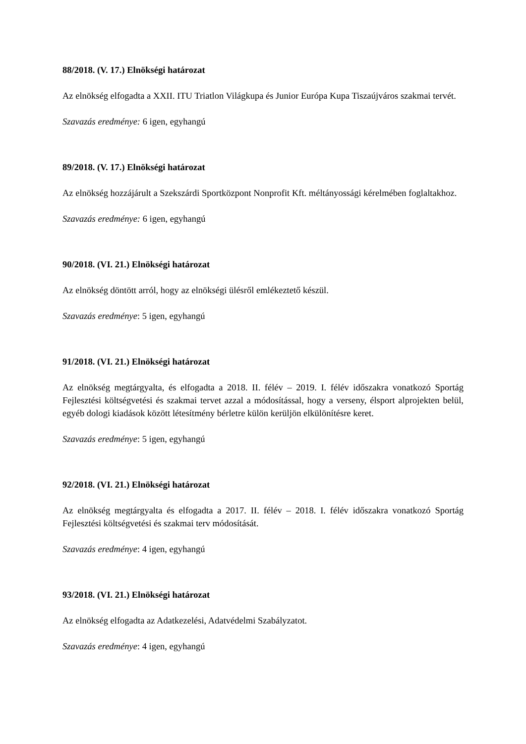88/2018. (V. 17.) Elnökségi határozat
Az elnökség elfogadta a XXII. ITU Triatlon Világkupa és Junior Európa Kupa Tiszaújváros szakmai tervét.
Szavazás eredménye: 6 igen, egyhangú
89/2018. (V. 17.) Elnökségi határozat
Az elnökség hozzájárult a Szekszárdi Sportközpont Nonprofit Kft. méltányossági kérelmében foglaltakhoz.
Szavazás eredménye: 6 igen, egyhangú
90/2018. (VI. 21.) Elnökségi határozat
Az elnökség döntött arról, hogy az elnökségi ülésről emlékeztető készül.
Szavazás eredménye: 5 igen, egyhangú
91/2018. (VI. 21.) Elnökségi határozat
Az elnökség megtárgyalta, és elfogadta a 2018. II. félév – 2019. I. félév időszakra vonatkozó Sportág Fejlesztési költségvetési és szakmai tervet azzal a módosítással, hogy a verseny, élsport alprojekten belül, egyéb dologi kiadások között létesítmény bérletre külön kerüljön elkülönítésre keret.
Szavazás eredménye: 5 igen, egyhangú
92/2018. (VI. 21.) Elnökségi határozat
Az elnökség megtárgyalta és elfogadta a 2017. II. félév – 2018. I. félév időszakra vonatkozó Sportág Fejlesztési költségvetési és szakmai terv módosítását.
Szavazás eredménye: 4 igen, egyhangú
93/2018. (VI. 21.) Elnökségi határozat
Az elnökség elfogadta az Adatkezelési, Adatvédelmi Szabályzatot.
Szavazás eredménye: 4 igen, egyhangú